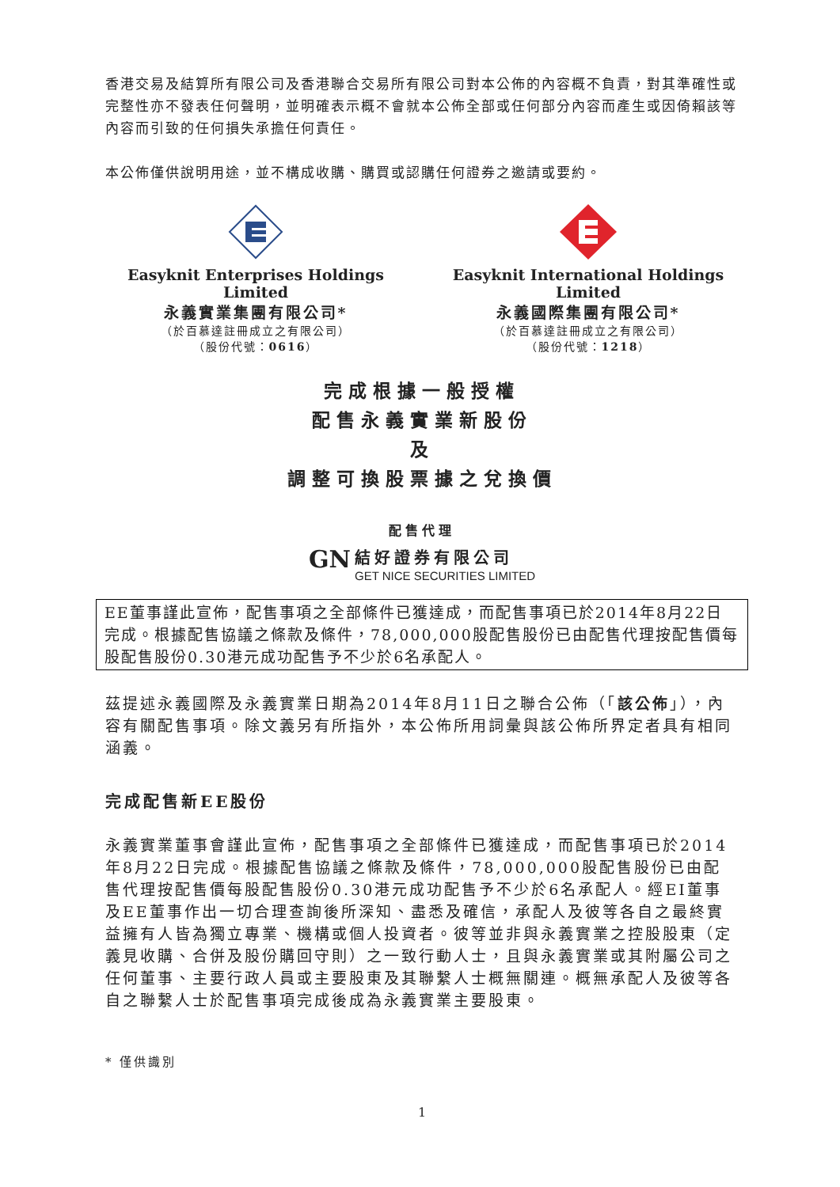香港交易及結算所有限公司及香港聯合交易所有限公司對本公佈的內容概不負責，對其準確性或完整性亦不發表任何聲明，並明確表示概不會就本公佈全部或任何部分內容而產生或因倚賴該等內容而引致的任何損失承擔任何責任。
本公佈僅供說明用途，並不構成收購、購買或認購任何證券之邀請或要約。
Easyknit Enterprises Holdings Limited
永義實業集團有限公司*
（於百慕達註冊成立之有限公司）
（股份代號：0616）
Easyknit International Holdings Limited
永義國際集團有限公司*
（於百慕達註冊成立之有限公司）
（股份代號：1218）
完成根據一般授權
配售永義實業新股份
及
調整可換股票據之兌換價
配售代理
GN 結好證券有限公司
GET NICE SECURITIES LIMITED
EE董事謹此宣佈，配售事項之全部條件已獲達成，而配售事項已於2014年8月22日完成。根據配售協議之條款及條件，78,000,000股配售股份已由配售代理按配售價每股配售股份0.30港元成功配售予不少於6名承配人。
茲提述永義國際及永義實業日期為2014年8月11日之聯合公佈（「該公佈」），內容有關配售事項。除文義另有所指外，本公佈所用詞彙與該公佈所界定者具有相同涵義。
完成配售新EE股份
永義實業董事會謹此宣佈，配售事項之全部條件已獲達成，而配售事項已於2014年8月22日完成。根據配售協議之條款及條件，78,000,000股配售股份已由配售代理按配售價每股配售股份0.30港元成功配售予不少於6名承配人。經EI董事及EE董事作出一切合理查詢後所深知、盡悉及確信，承配人及彼等各自之最終實益擁有人皆為獨立專業、機構或個人投資者。彼等並非與永義實業之控股股東（定義見收購、合併及股份購回守則）之一致行動人士，且與永義實業或其附屬公司之任何董事、主要行政人員或主要股東及其聯繫人士概無關連。概無承配人及彼等各自之聯繫人士於配售事項完成後成為永義實業主要股東。
* 僅供識別
1